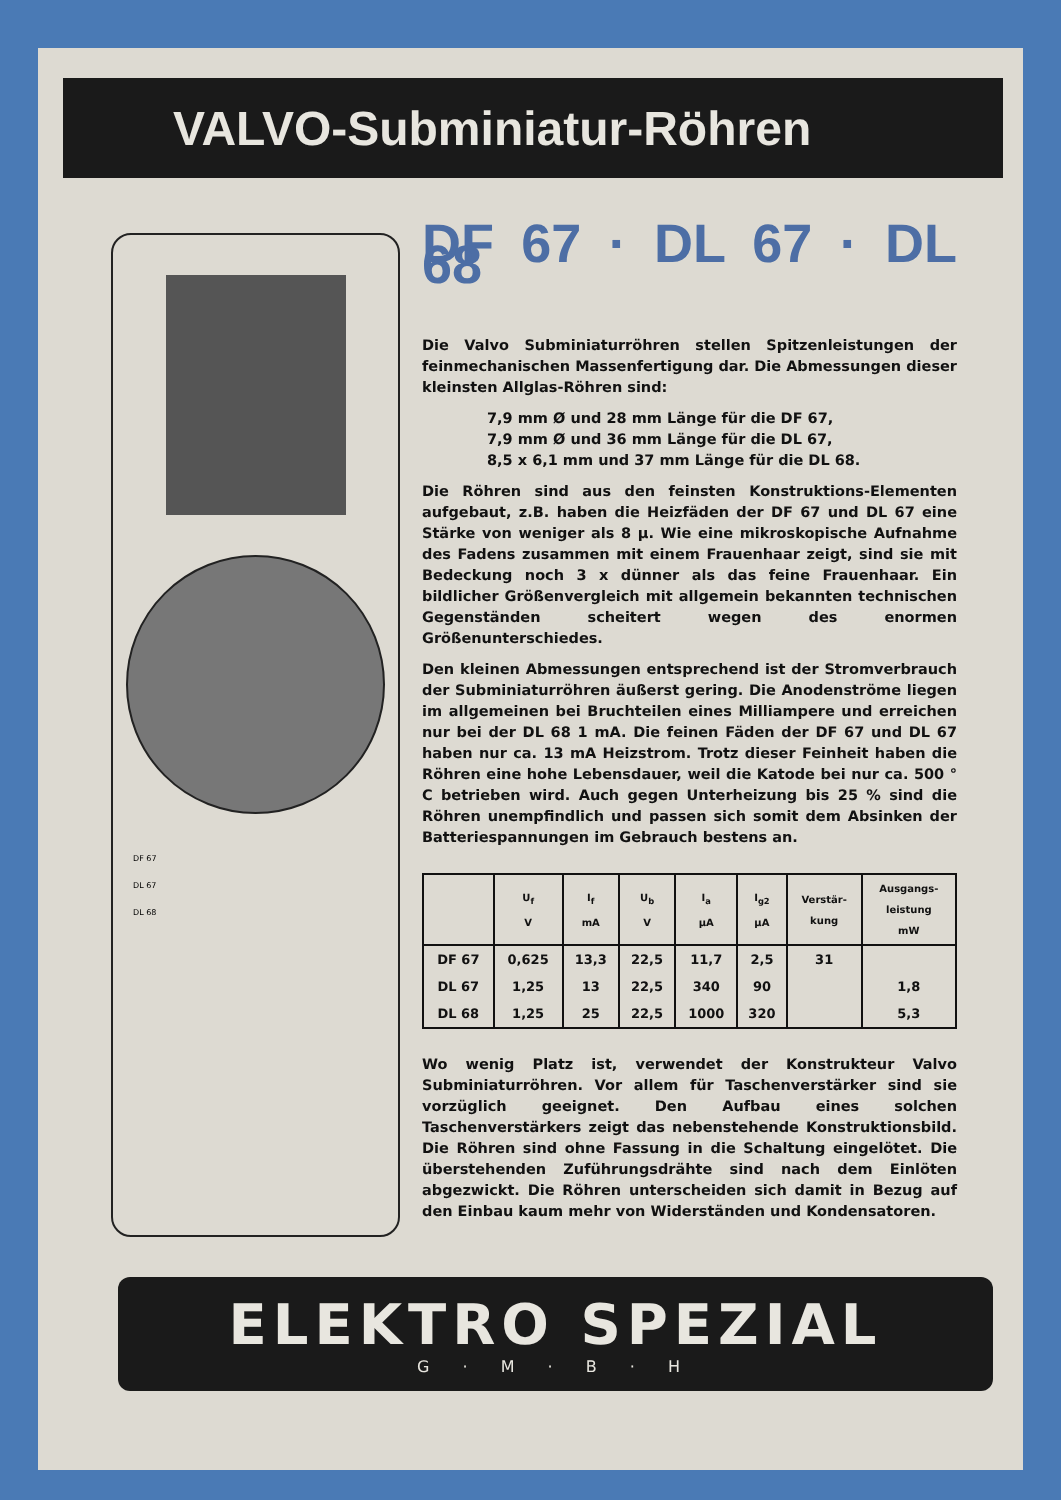VALVO-Subminiatur-Röhren
DF 67
DL 67
DL 68
DF 67 · DL 67 · DL 68
Die Valvo Subminiaturröhren stellen Spitzenleistungen der feinmechanischen Massenfertigung dar. Die Abmessungen dieser kleinsten Allglas-Röhren sind:
7,9 mm Ø und 28 mm Länge für die DF 67,
7,9 mm Ø und 36 mm Länge für die DL 67,
8,5 x 6,1 mm und 37 mm Länge für die DL 68.
Die Röhren sind aus den feinsten Konstruktions-Elementen aufgebaut, z.B. haben die Heizfäden der DF 67 und DL 67 eine Stärke von weniger als 8 μ. Wie eine mikroskopische Aufnahme des Fadens zusammen mit einem Frauenhaar zeigt, sind sie mit Bedeckung noch 3 x dünner als das feine Frauenhaar. Ein bildlicher Größenvergleich mit allgemein bekannten technischen Gegenständen scheitert wegen des enormen Größenunterschiedes.
Den kleinen Abmessungen entsprechend ist der Stromverbrauch der Subminiaturröhren äußerst gering. Die Anodenströme liegen im allgemeinen bei Bruchteilen eines Milliampere und erreichen nur bei der DL 68 1 mA. Die feinen Fäden der DF 67 und DL 67 haben nur ca. 13 mA Heizstrom. Trotz dieser Feinheit haben die Röhren eine hohe Lebensdauer, weil die Katode bei nur ca. 500 ° C betrieben wird. Auch gegen Unterheizung bis 25 % sind die Röhren unempfindlich und passen sich somit dem Absinken der Batteriespannungen im Gebrauch bestens an.
| | U<sub>f</sub> V | I<sub>f</sub> mA | U<sub>b</sub> V | I<sub>a</sub> μA | I<sub>g2</sub> μA | Verstär- kung | Ausgangs- leistung mW |
| --- | --- | --- | --- | --- | --- | --- | --- |
| DF 67 | 0,625 | 13,3 | 22,5 | 11,7 | 2,5 | 31 | |
| DL 67 | 1,25 | 13 | 22,5 | 340 | 90 | | 1,8 |
| DL 68 | 1,25 | 25 | 22,5 | 1000 | 320 | | 5,3 |
Wo wenig Platz ist, verwendet der Konstrukteur Valvo Subminiaturröhren. Vor allem für Taschenverstärker sind sie vorzüglich geeignet. Den Aufbau eines solchen Taschenverstärkers zeigt das nebenstehende Konstruktionsbild. Die Röhren sind ohne Fassung in die Schaltung eingelötet. Die überstehenden Zuführungsdrähte sind nach dem Einlöten abgezwickt. Die Röhren unterscheiden sich damit in Bezug auf den Einbau kaum mehr von Widerständen und Kondensatoren.
ELEKTRO SPEZIAL
G · M · B · H